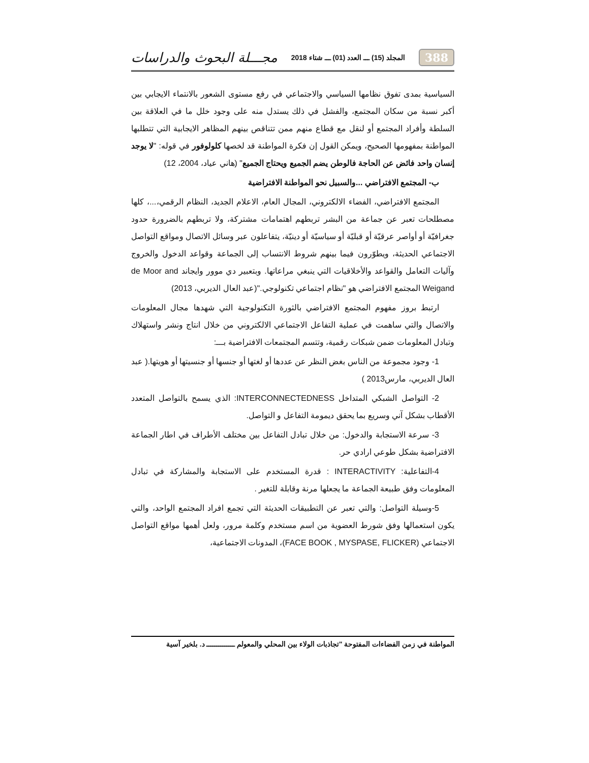388 المجلد (15) ـــ العدد (01) ـــ شتاء 2018 مجـــلة البحوث والدراسات
السياسية بمدى تفوق نظامها السياسي والاجتماعي في رفع مستوى الشعور بالانتماء الايجابي بين أكبر نسبة من سكان المجتمع، والفشل في ذلك يستدل منه على وجود خلل ما في العلاقة بين السلطة وأفراد المجتمع أو لنقل مع قطاع منهم ممن تتناقص بينهم المظاهر الايجابية التي تتطلبها المواطنة بمفهومها الصحيح، ويمكن القول إن فكرة المواطنة قد لخصها كلولوفور في قوله: "لا يوجد إنسان واحد فائض عن الحاجة فالوطن يضم الجميع ويحتاج الجميع" (هاني عياد، 2004، 12)
ب- المجتمع الافتراضي ...والسبيل نحو المواطنة الافتراضية
المجتمع الافتراضي، الفضاء الالكتروني، المجال العام، الاعلام الجديد، النظام الرقمي،...، كلها مصطلحات تعبر عن جماعة من البشر تربطهم اهتمامات مشتركة، ولا تربطهم بالضرورة حدود جغرافيّة أو أواصر عرقيّة أو قبليّة أو سياسيّة أو دينيّة، يتفاعلون عبر وسائل الاتصال ومواقع التواصل الاجتماعي الحديثة، ويطوّرون فيما بينهم شروط الانتساب إلى الجماعة وقواعد الدخول والخروج وآليات التعامل والقواعد والأخلاقيات التي ينبغي مراعاتها. وبتعبير دي موور وايجاند de Moor and Weigand المجتمع الافتراضي هو "نظام اجتماعي تكنولوجي."(عبد العال الديربي، 2013)
ارتبط بروز مفهوم المجتمع الافتراضي بالثورة التكنولوجية التي شهدها مجال المعلومات والاتصال والتي ساهمت في عملية التفاعل الاجتماعي الالكتروني من خلال انتاج ونشر واستهلاك وتبادل المعلومات ضمن شبكات رقمية، وتتسم المجتمعات الافتراضية بـــ:
1- وجود مجموعة من الناس بغض النظر عن عددها أو لغتها أو جنسها أو جنسيتها أو هويتها.( عبد العال الديربي، مارس2013 )
2- التواصل الشبكي المتداخل INTERCONNECTEDNESS: الذي يسمح بالتواصل المتعدد الأقطاب بشكل آني وسريع بما يحقق ديمومة التفاعل و التواصل.
3- سرعة الاستجابة والدخول: من خلال تبادل التفاعل بين مختلف الأطراف في اطار الجماعة الافتراضية بشكل طوعي ارادي حر.
4-التفاعلية: INTERACTIVITY : قدرة المستخدم على الاستجابة والمشاركة في تبادل المعلومات وفق طبيعة الجماعة ما يجعلها مرنة وقابلة للتغير .
5-وسيلة التواصل: والتي تعبر عن التطبيقات الحديثة التي تجمع افراد المجتمع الواحد، والتي يكون استعمالها وفق شورط العضوية من اسم مستخدم وكلمة مرور، ولعل أهمها مواقع التواصل الاجتماعي (FACE BOOK , MYSPASE, FLICKER)، المدونات الاجتماعية،
المواطنة في زمن الفضاءات المفتوحة "تجاذبات الولاء بين المحلي والمعولم ــــــــــــــ د. بلخير آسية